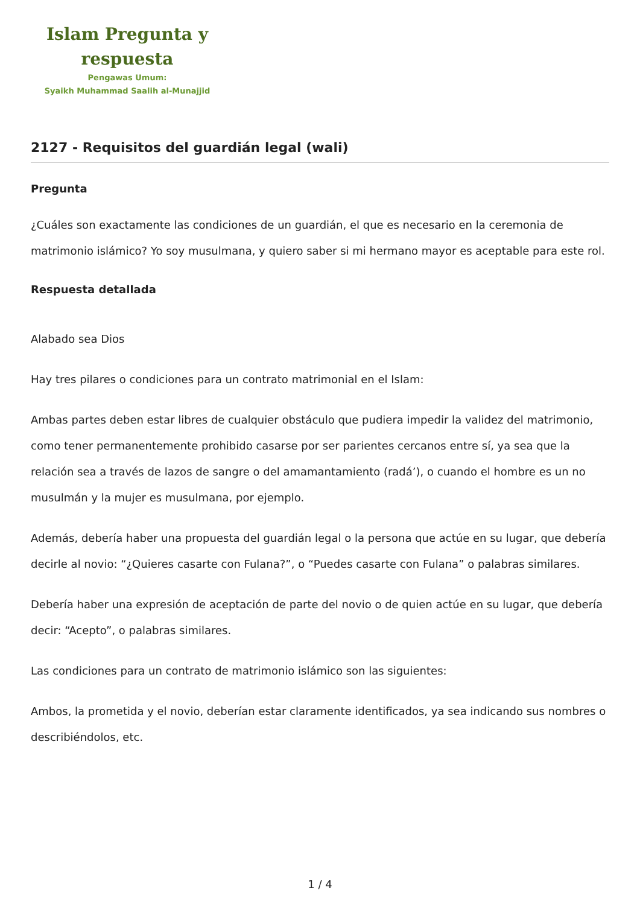Islam Pregunta y
respuesta
Pengawas Umum:
Syaikh Muhammad Saalih al-Munajjid
2127 - Requisitos del guardián legal (wali)
Pregunta
¿Cuáles son exactamente las condiciones de un guardián, el que es necesario en la ceremonia de matrimonio islámico? Yo soy musulmana, y quiero saber si mi hermano mayor es aceptable para este rol.
Respuesta detallada
Alabado sea Dios
Hay tres pilares o condiciones para un contrato matrimonial en el Islam:
Ambas partes deben estar libres de cualquier obstáculo que pudiera impedir la validez del matrimonio, como tener permanentemente prohibido casarse por ser parientes cercanos entre sí, ya sea que la relación sea a través de lazos de sangre o del amamantamiento (radá’), o cuando el hombre es un no musulmán y la mujer es musulmana, por ejemplo.
Además, debería haber una propuesta del guardián legal o la persona que actúe en su lugar, que debería decirle al novio: “¿Quieres casarte con Fulana?”, o “Puedes casarte con Fulana” o palabras similares.
Debería haber una expresión de aceptación de parte del novio o de quien actúe en su lugar, que debería decir: “Acepto”, o palabras similares.
Las condiciones para un contrato de matrimonio islámico son las siguientes:
Ambos, la prometida y el novio, deberían estar claramente identificados, ya sea indicando sus nombres o describiéndolos, etc.
1 / 4